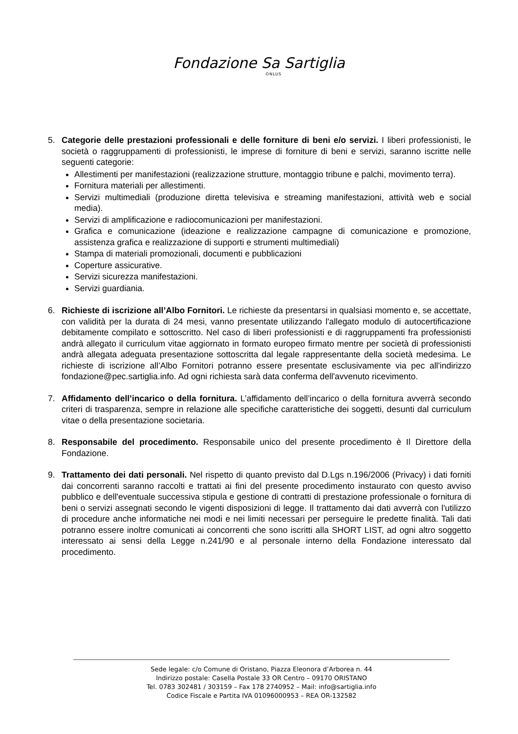Fondazione Sa Sartiglia
ONLUS
5. Categorie delle prestazioni professionali e delle forniture di beni e/o servizi. I liberi professionisti, le società o raggruppamenti di professionisti, le imprese di forniture di beni e servizi, saranno iscritte nelle seguenti categorie:
Allestimenti per manifestazioni (realizzazione strutture, montaggio tribune e palchi, movimento terra).
Fornitura materiali per allestimenti.
Servizi multimediali (produzione diretta televisiva e streaming manifestazioni, attività web e social media).
Servizi di amplificazione e radiocomunicazioni per manifestazioni.
Grafica e comunicazione (ideazione e realizzazione campagne di comunicazione e promozione, assistenza grafica e realizzazione di supporti e strumenti multimediali)
Stampa di materiali promozionali, documenti e pubblicazioni
Coperture assicurative.
Servizi sicurezza manifestazioni.
Servizi guardiania.
6. Richieste di iscrizione all’Albo Fornitori. Le richieste da presentarsi in qualsiasi momento e, se accettate, con validità per la durata di 24 mesi, vanno presentate utilizzando l'allegato modulo di autocertificazione debitamente compilato e sottoscritto. Nel caso di liberi professionisti e di raggruppamenti fra professionisti andrà allegato il curriculum vitae aggiornato in formato europeo firmato mentre per società di professionisti andrà allegata adeguata presentazione sottoscritta dal legale rappresentante della società medesima. Le richieste di iscrizione all’Albo Fornitori potranno essere presentate esclusivamente via pec all'indirizzo fondazione@pec.sartiglia.info. Ad ogni richiesta sarà data conferma dell'avvenuto ricevimento.
7. Affidamento dell’incarico o della fornitura. L’affidamento dell’incarico o della fornitura avverrà secondo criteri di trasparenza, sempre in relazione alle specifiche caratteristiche dei soggetti, desunti dal curriculum vitae o della presentazione societaria.
8. Responsabile del procedimento. Responsabile unico del presente procedimento è Il Direttore della Fondazione.
9. Trattamento dei dati personali. Nel rispetto di quanto previsto dal D.Lgs n.196/2006 (Privacy) i dati forniti dai concorrenti saranno raccolti e trattati ai fini del presente procedimento instaurato con questo avviso pubblico e dell'eventuale successiva stipula e gestione di contratti di prestazione professionale o fornitura di beni o servizi assegnati secondo le vigenti disposizioni di legge. Il trattamento dai dati avverrà con l'utilizzo di procedure anche informatiche nei modi e nei limiti necessari per perseguire le predette finalità. Tali dati potranno essere inoltre comunicati ai concorrenti che sono iscritti alla SHORT LIST, ad ogni altro soggetto interessato ai sensi della Legge n.241/90 e al personale interno della Fondazione interessato dal procedimento.
Sede legale: c/o Comune di Oristano, Piazza Eleonora d’Arborea n. 44
Indirizzo postale: Casella Postale 33 OR Centro – 09170 ORISTANO
Tel. 0783 302481 / 303159 – Fax 178 2740952 – Mail: info@sartiglia.info
Codice Fiscale e Partita IVA 01096000953 – REA OR-132582